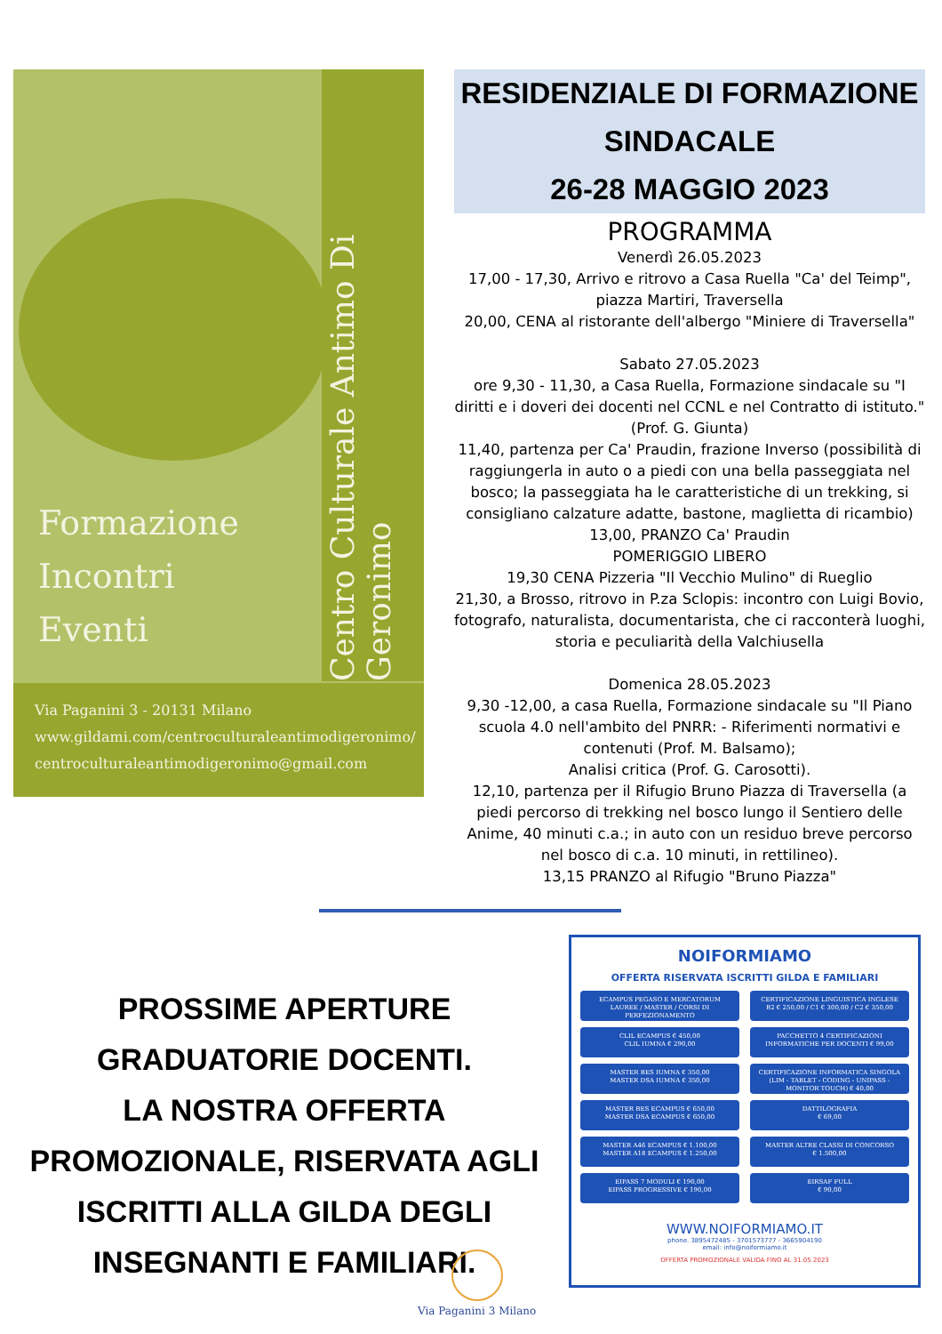Centro Culturale Antimo Di Geronimo
Formazione
Incontri
Eventi
Via Paganini 3 - 20131 Milano
www.gildami.com/centroculturaleantimodigeronimo/
centroculturaleantimodigeronimo@gmail.com
RESIDENZIALE DI FORMAZIONE SINDACALE
26-28 MAGGIO 2023
PROGRAMMA
Venerdì 26.05.2023
17,00 - 17,30, Arrivo e ritrovo a Casa Ruella "Ca' del Teimp", piazza Martiri, Traversella
20,00, CENA al ristorante dell'albergo "Miniere di Traversella"
Sabato 27.05.2023
ore 9,30 - 11,30, a Casa Ruella, Formazione sindacale su "I diritti e i doveri dei docenti nel CCNL e nel Contratto di istituto." (Prof. G. Giunta)
11,40, partenza per Ca' Praudin, frazione Inverso (possibilità di raggiungerla in auto o a piedi con una bella passeggiata nel bosco; la passeggiata ha le caratteristiche di un trekking, si consigliano calzature adatte, bastone, maglietta di ricambio)
13,00, PRANZO Ca' Praudin
POMERIGGIO LIBERO
19,30 CENA Pizzeria "Il Vecchio Mulino" di Rueglio
21,30, a Brosso, ritrovo in P.za Sclopis: incontro con Luigi Bovio, fotografo, naturalista, documentarista, che ci racconterà luoghi, storia e peculiarità della Valchiusella
Domenica 28.05.2023
9,30 -12,00, a casa Ruella, Formazione sindacale su "Il Piano scuola 4.0 nell'ambito del PNRR: - Riferimenti normativi e contenuti (Prof. M. Balsamo);
Analisi critica (Prof. G. Carosotti).
12,10, partenza per il Rifugio Bruno Piazza di Traversella (a piedi percorso di trekking nel bosco lungo il Sentiero delle Anime, 40 minuti c.a.; in auto con un residuo breve percorso nel bosco di c.a. 10 minuti, in rettilineo).
13,15 PRANZO al Rifugio "Bruno Piazza"
PROSSIME APERTURE
GRADUATORIE DOCENTI.
LA NOSTRA OFFERTA PROMOZIONALE, RISERVATA AGLI ISCRITTI ALLA GILDA DEGLI INSEGNANTI E FAMILIARI.
NOIFORMIAMO
OFFERTA RISERVATA ISCRITTI GILDA E FAMILIARI
ECAMPUS PEGASO E MERCATORUM
LAUREE / MASTER / CORSI DI PERFEZIONAMENTO
CERTIFICAZIONE LINGUISTICA INGLESE
B2 € 250,00 / C1 € 300,00 / C2 € 350,00
CLIL ECAMPUS € 450,00
CLIL IUMNA € 290,00
PACCHETTO 4 CERTIFICAZIONI INFORMATICHE PER DOCENTI € 99,00
MASTER BES IUMNA € 350,00
MASTER DSA IUMNA € 350,00
CERTIFICAZIONE INFORMATICA SINGOLA (LIM - TABLET - CODING - UNIPASS - MONITOR TOUCH) € 40,00
MASTER BES ECAMPUS € 650,00
MASTER DSA ECAMPUS € 650,00
DATTILOGRAFIA
€ 69,00
MASTER A46 ECAMPUS € 1.100,00
MASTER A18 ECAMPUS € 1.250,00
MASTER ALTRE CLASSI DI CONCORSO
€ 1.500,00
EIPASS 7 MODULI € 190,00
EIPASS PROGRESSIVE € 190,00
EIRSAF FULL
€ 90,00
WWW.NOIFORMIAMO.IT
phone. 3895472485 - 3701573777 - 3665904190
email: info@noiformiamo.it
OFFERTA PROMOZIONALE VALIDA FINO AL 31.05.2023
Via Paganini 3 Milano